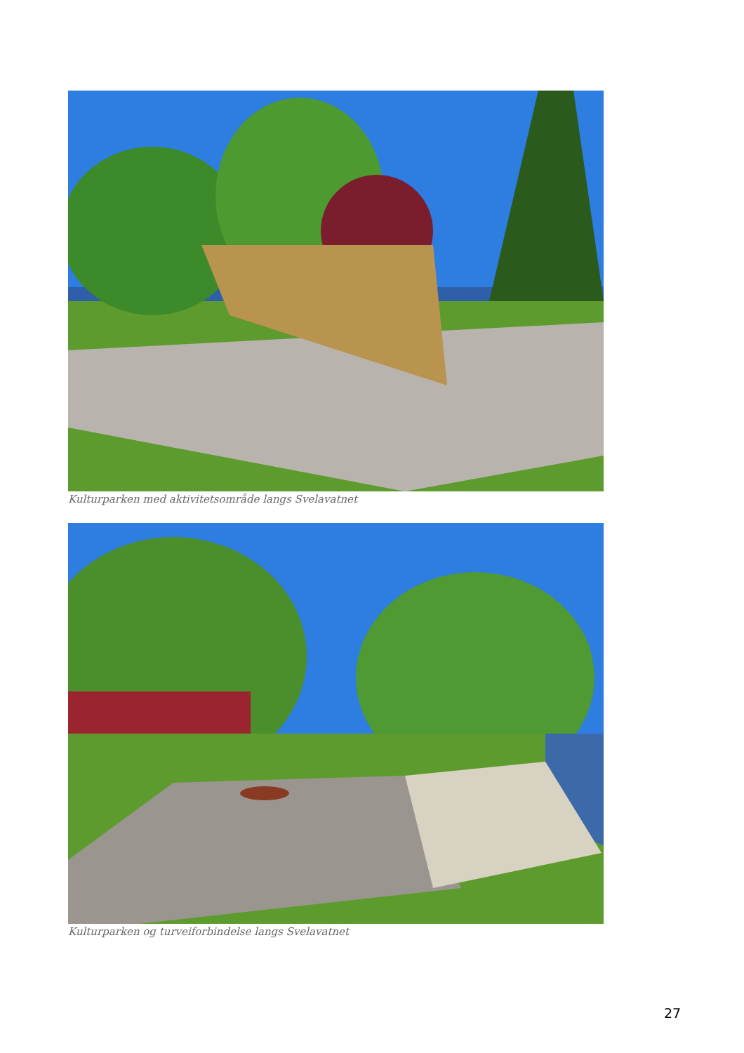Kulturparken med aktivitetsområde langs Svelavatnet
Kulturparken og turveiforbindelse langs Svelavatnet
27